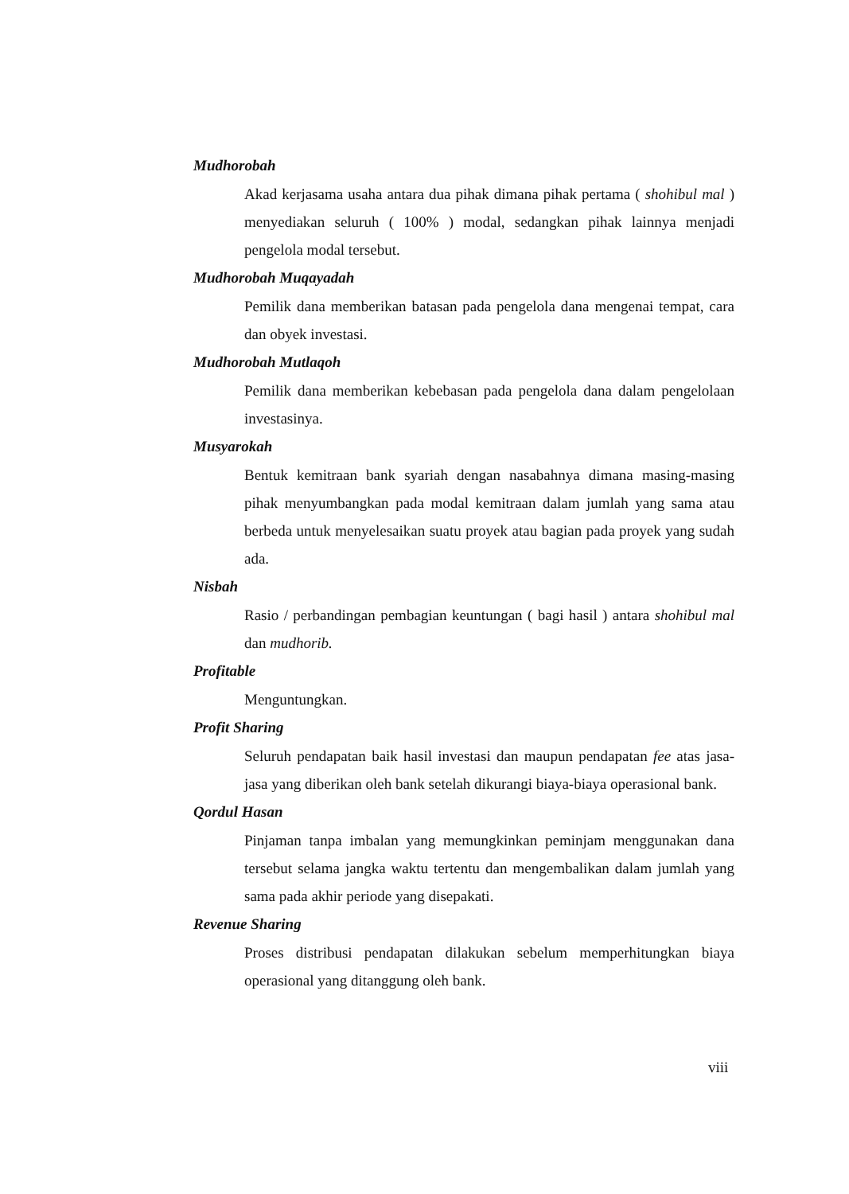Mudhorobah
Akad kerjasama usaha antara dua pihak dimana pihak pertama ( shohibul mal ) menyediakan seluruh ( 100% ) modal, sedangkan pihak lainnya menjadi pengelola modal tersebut.
Mudhorobah Muqayadah
Pemilik dana memberikan batasan pada pengelola dana mengenai tempat, cara dan obyek investasi.
Mudhorobah Mutlaqoh
Pemilik dana memberikan kebebasan pada pengelola dana dalam pengelolaan investasinya.
Musyarokah
Bentuk kemitraan bank syariah dengan nasabahnya dimana masing-masing pihak menyumbangkan pada modal kemitraan dalam jumlah yang sama atau berbeda untuk menyelesaikan suatu proyek atau bagian pada proyek yang sudah ada.
Nisbah
Rasio / perbandingan pembagian keuntungan ( bagi hasil ) antara shohibul mal dan mudhorib.
Profitable
Menguntungkan.
Profit Sharing
Seluruh pendapatan baik hasil investasi dan maupun pendapatan fee atas jasa-jasa yang diberikan oleh bank setelah dikurangi biaya-biaya operasional bank.
Qordul Hasan
Pinjaman tanpa imbalan yang memungkinkan peminjam menggunakan dana tersebut selama jangka waktu tertentu dan mengembalikan dalam jumlah yang sama pada akhir periode yang disepakati.
Revenue Sharing
Proses distribusi pendapatan dilakukan sebelum memperhitungkan biaya operasional yang ditanggung oleh bank.
viii